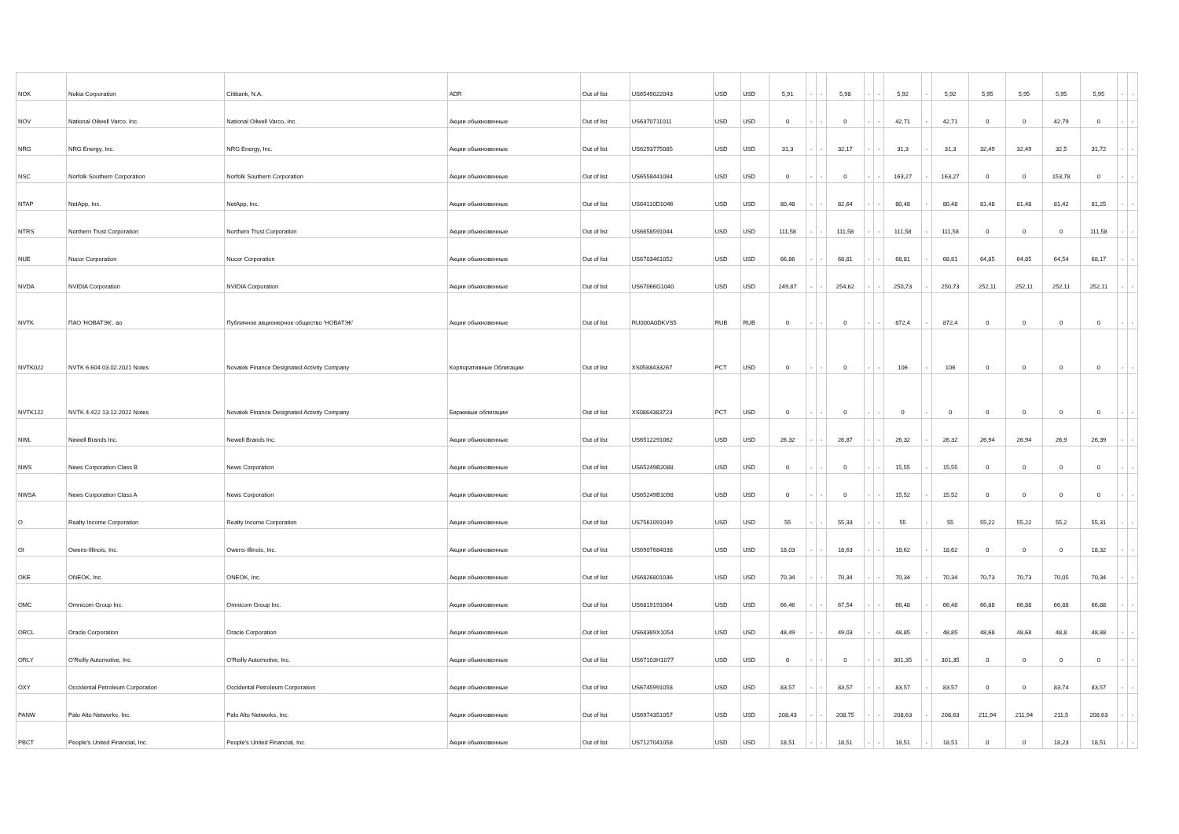| NOK | Nokia Corporation | Citibank, N.A. | ADR | Out of list | US6549022043 | USD | USD | 5,91 | - | - | 5,98 | - | - | 5,92 | - | 5,92 | 5,95 | 5,95 | 5,95 | 5,95 | - | - |
| NOV | National Oilwell Varco, Inc. | National Oilwell Varco, Inc. | Акции обыкновенные | Out of list | US6370711011 | USD | USD | 0 | - | - | 0 | - | - | 42,71 | - | 42,71 | 0 | 0 | 42,79 | 0 | - | - |
| NRG | NRG Energy, Inc. | NRG Energy, Inc. | Акции обыкновенные | Out of list | US6293775085 | USD | USD | 31,3 | - | - | 32,17 | - | - | 31,3 | - | 31,3 | 32,49 | 32,49 | 32,5 | 31,72 | - | - |
| NSC | Norfolk Southern Corporation | Norfolk Southern Corporation | Акции обыкновенные | Out of list | US6558441084 | USD | USD | 0 | - | - | 0 | - | - | 163,27 | - | 163,27 | 0 | 0 | 153,78 | 0 | - | - |
| NTAP | NetApp, Inc. | NetApp, Inc. | Акции обыкновенные | Out of list | US64110D1046 | USD | USD | 80,48 | - | - | 82,64 | - | - | 80,48 | - | 80,48 | 81,48 | 81,48 | 81,42 | 81,25 | - | - |
| NTRS | Northern Trust Corporation | Northern Trust Corporation | Акции обыкновенные | Out of list | US6658591044 | USD | USD | 111,58 | - | - | 111,58 | - | - | 111,58 | - | 111,58 | 0 | 0 | 0 | 111,58 | - | - |
| NUE | Nucor Corporation | Nucor Corporation | Акции обыкновенные | Out of list | US6703461052 | USD | USD | 66,86 | - | - | 68,81 | - | - | 68,81 | - | 68,81 | 64,85 | 64,85 | 64,54 | 68,17 | - | - |
| NVDA | NVIDIA Corporation | NVIDIA Corporation | Акции обыкновенные | Out of list | US67066G1040 | USD | USD | 249,87 | - | - | 254,62 | - | - | 250,73 | - | 250,73 | 252,11 | 252,11 | 252,11 | 252,11 | - | - |
| NVTK | ПАО 'НОВАТЭК', ао | Публичное акционерное общество 'НОВАТЭК' | Акции обыкновенные | Out of list | RU000A0DKVS5 | RUB | RUB | 0 | - | - | 0 | - | - | 872,4 | - | 872,4 | 0 | 0 | 0 | 0 | - | - |
| NVTK022 | NVTK 6.604 03.02.2021 Notes | Novatek Finance Designated Activity Company | Корпоративные Облигации | Out of list | XS0588433267 | PCT | USD | 0 | - | - | 0 | - | - | 106 | - | 106 | 0 | 0 | 0 | 0 | - | - |
| NVTK122 | NVTK 4.422 13.12.2022 Notes | Novatek Finance Designated Activity Company | Биржевые облигации | Out of list | XS0864383723 | PCT | USD | 0 | - | - | 0 | - | - | 0 | - | 0 | 0 | 0 | 0 | 0 | - | - |
| NWL | Newell Brands Inc. | Newell Brands Inc. | Акции обыкновенные | Out of list | US6512291062 | USD | USD | 26,32 | - | - | 26,87 | - | - | 26,32 | - | 26,32 | 26,94 | 26,94 | 26,9 | 26,39 | - | - |
| NWS | News Corporation Class B | News Corporation | Акции обыкновенные | Out of list | US65249B2088 | USD | USD | 0 | - | - | 0 | - | - | 15,55 | - | 15,55 | 0 | 0 | 0 | 0 | - | - |
| NWSA | News Corporation Class A | News Corporation | Акции обыкновенные | Out of list | US65249B1098 | USD | USD | 0 | - | - | 0 | - | - | 15,52 | - | 15,52 | 0 | 0 | 0 | 0 | - | - |
| O | Realty Income Corporation | Realty Income Corporation | Акции обыкновенные | Out of list | US7561091049 | USD | USD | 55 | - | - | 55,33 | - | - | 55 | - | 55 | 55,22 | 55,22 | 55,2 | 55,31 | - | - |
| OI | Owens-Illinois, Inc. | Owens-Illinois, Inc. | Акции обыкновенные | Out of list | US6907684038 | USD | USD | 18,03 | - | - | 18,63 | - | - | 18,62 | - | 18,62 | 0 | 0 | 0 | 18,32 | - | - |
| OKE | ONEOK, Inc. | ONEOK, Inc. | Акции обыкновенные | Out of list | US6826801036 | USD | USD | 70,34 | - | - | 70,34 | - | - | 70,34 | - | 70,34 | 70,73 | 70,73 | 70,05 | 70,34 | - | - |
| OMC | Omnicom Group Inc. | Omnicom Group Inc. | Акции обыкновенные | Out of list | US6819191064 | USD | USD | 66,46 | - | - | 67,54 | - | - | 66,48 | - | 66,48 | 66,88 | 66,88 | 66,88 | 66,88 | - | - |
| ORCL | Oracle Corporation | Oracle Corporation | Акции обыкновенные | Out of list | US68389X1054 | USD | USD | 48,49 | - | - | 49,03 | - | - | 48,85 | - | 48,85 | 48,68 | 48,68 | 48,8 | 48,88 | - | - |
| ORLY | O'Reilly Automotive, Inc. | O'Reilly Automotive, Inc. | Акции обыкновенные | Out of list | US67103H1077 | USD | USD | 0 | - | - | 0 | - | - | 301,35 | - | 301,35 | 0 | 0 | 0 | 0 | - | - |
| OXY | Occidental Petroleum Corporation | Occidental Petroleum Corporation | Акции обыкновенные | Out of list | US6745991058 | USD | USD | 83,57 | - | - | 83,57 | - | - | 83,57 | - | 83,57 | 0 | 0 | 83,74 | 83,57 | - | - |
| PANW | Palo Alto Networks, Inc. | Palo Alto Networks, Inc. | Акции обыкновенные | Out of list | US6974351057 | USD | USD | 208,43 | - | - | 208,75 | - | - | 208,63 | - | 208,63 | 211,94 | 211,94 | 211,5 | 208,63 | - | - |
| PBCT | People's United Financial, Inc. | People's United Financial, Inc. | Акции обыкновенные | Out of list | US7127041058 | USD | USD | 18,51 | - | - | 18,51 | - | - | 18,51 | - | 18,51 | 0 | 0 | 18,23 | 18,51 | - | - |